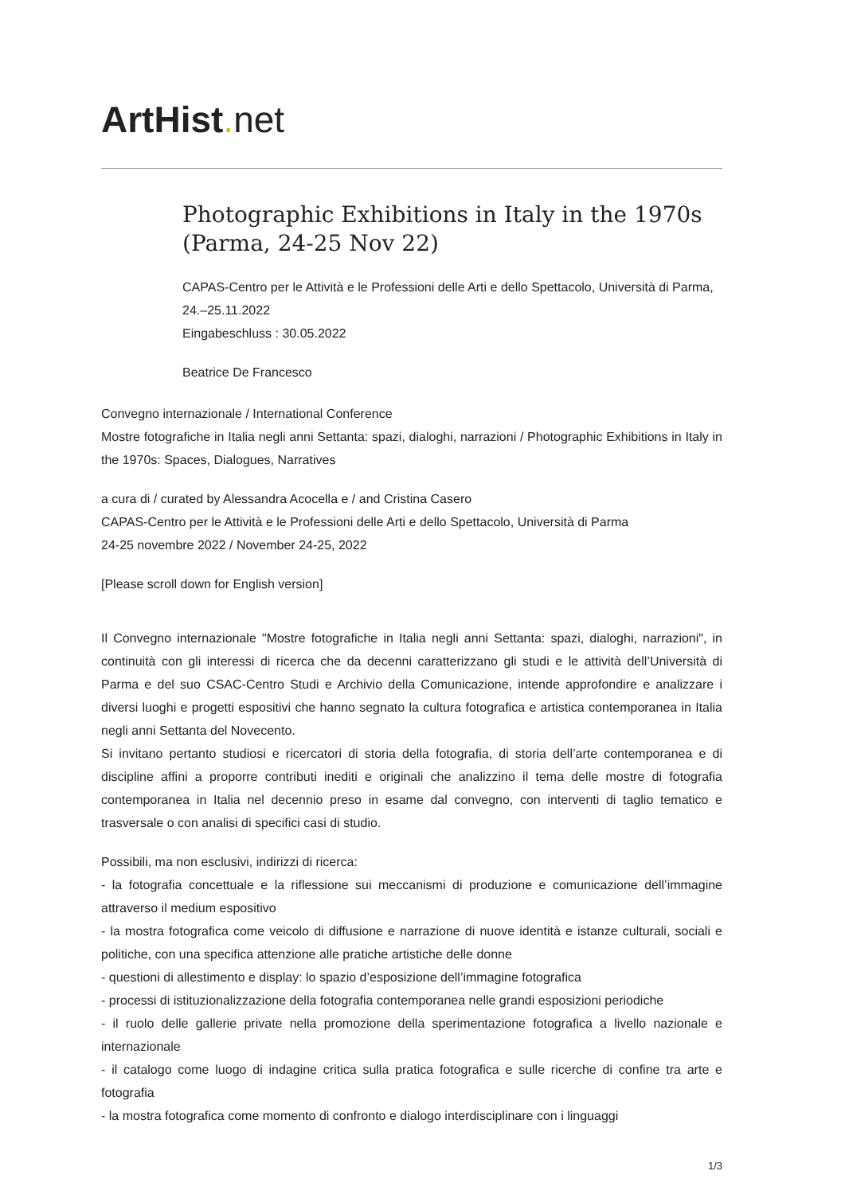ArtHist. net
Photographic Exhibitions in Italy in the 1970s (Parma, 24-25 Nov 22)
CAPAS-Centro per le Attività e le Professioni delle Arti e dello Spettacolo, Università di Parma, 24.–25.11.2022
Eingabeschluss : 30.05.2022
Beatrice De Francesco
Convegno internazionale / International Conference
Mostre fotografiche in Italia negli anni Settanta: spazi, dialoghi, narrazioni / Photographic Exhibitions in Italy in the 1970s: Spaces, Dialogues, Narratives
a cura di / curated by Alessandra Acocella e / and Cristina Casero
CAPAS-Centro per le Attività e le Professioni delle Arti e dello Spettacolo, Università di Parma
24-25 novembre 2022 / November 24-25, 2022
[Please scroll down for English version]
Il Convegno internazionale "Mostre fotografiche in Italia negli anni Settanta: spazi, dialoghi, narrazioni", in continuità con gli interessi di ricerca che da decenni caratterizzano gli studi e le attività dell’Università di Parma e del suo CSAC-Centro Studi e Archivio della Comunicazione, intende approfondire e analizzare i diversi luoghi e progetti espositivi che hanno segnato la cultura fotografica e artistica contemporanea in Italia negli anni Settanta del Novecento.
Si invitano pertanto studiosi e ricercatori di storia della fotografia, di storia dell’arte contemporanea e di discipline affini a proporre contributi inediti e originali che analizzino il tema delle mostre di fotografia contemporanea in Italia nel decennio preso in esame dal convegno, con interventi di taglio tematico e trasversale o con analisi di specifici casi di studio.
Possibili, ma non esclusivi, indirizzi di ricerca:
- la fotografia concettuale e la riflessione sui meccanismi di produzione e comunicazione dell’immagine attraverso il medium espositivo
- la mostra fotografica come veicolo di diffusione e narrazione di nuove identità e istanze culturali, sociali e politiche, con una specifica attenzione alle pratiche artistiche delle donne
- questioni di allestimento e display: lo spazio d’esposizione dell’immagine fotografica
- processi di istituzionalizzazione della fotografia contemporanea nelle grandi esposizioni periodiche
- il ruolo delle gallerie private nella promozione della sperimentazione fotografica a livello nazionale e internazionale
- il catalogo come luogo di indagine critica sulla pratica fotografica e sulle ricerche di confine tra arte e fotografia
- la mostra fotografica come momento di confronto e dialogo interdisciplinare con i linguaggi
1/3